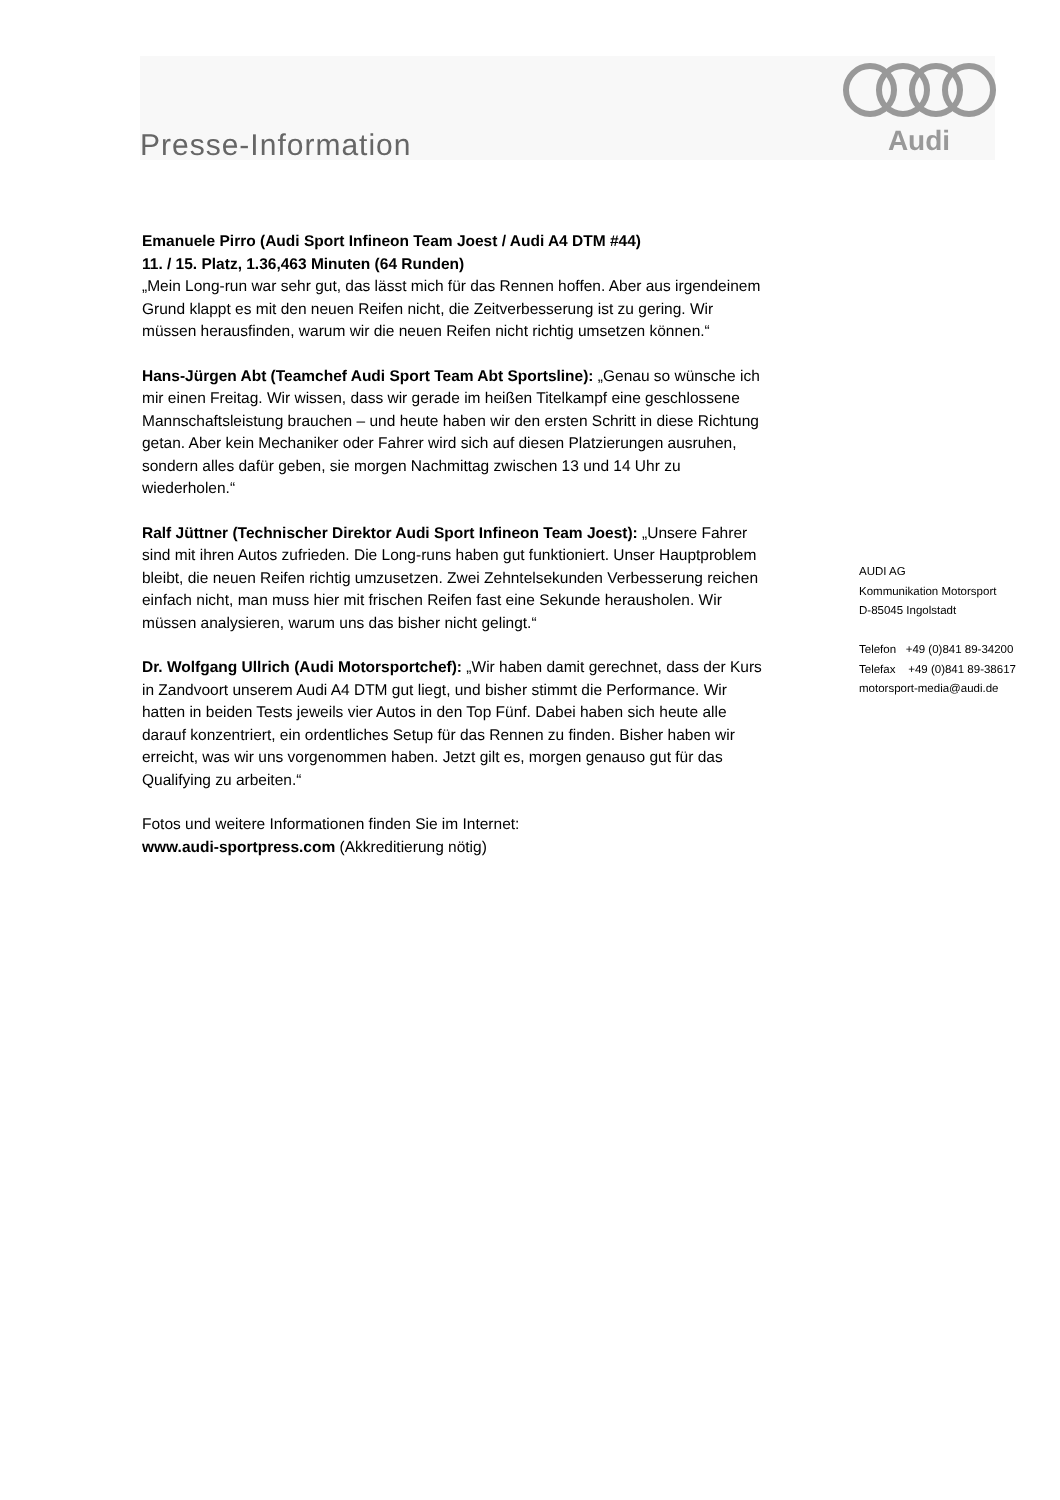Presse-Information
Audi
Emanuele Pirro (Audi Sport Infineon Team Joest / Audi A4 DTM #44)
11. / 15. Platz, 1.36,463 Minuten (64 Runden)
„Mein Long-run war sehr gut, das lässt mich für das Rennen hoffen. Aber aus irgendeinem Grund klappt es mit den neuen Reifen nicht, die Zeitverbesserung ist zu gering. Wir müssen herausfinden, warum wir die neuen Reifen nicht richtig umsetzen können.“
Hans-Jürgen Abt (Teamchef Audi Sport Team Abt Sportsline): „Genau so wünsche ich mir einen Freitag. Wir wissen, dass wir gerade im heißen Titelkampf eine geschlossene Mannschaftsleistung brauchen – und heute haben wir den ersten Schritt in diese Richtung getan. Aber kein Mechaniker oder Fahrer wird sich auf diesen Platzierungen ausruhen, sondern alles dafür geben, sie morgen Nachmittag zwischen 13 und 14 Uhr zu wiederholen.“
Ralf Jüttner (Technischer Direktor Audi Sport Infineon Team Joest): „Unsere Fahrer sind mit ihren Autos zufrieden. Die Long-runs haben gut funktioniert. Unser Hauptproblem bleibt, die neuen Reifen richtig umzusetzen. Zwei Zehntelsekunden Verbesserung reichen einfach nicht, man muss hier mit frischen Reifen fast eine Sekunde herausholen. Wir müssen analysieren, warum uns das bisher nicht gelingt.“
Dr. Wolfgang Ullrich (Audi Motorsportchef): „Wir haben damit gerechnet, dass der Kurs in Zandvoort unserem Audi A4 DTM gut liegt, und bisher stimmt die Performance. Wir hatten in beiden Tests jeweils vier Autos in den Top Fünf. Dabei haben sich heute alle darauf konzentriert, ein ordentliches Setup für das Rennen zu finden. Bisher haben wir erreicht, was wir uns vorgenommen haben. Jetzt gilt es, morgen genauso gut für das Qualifying zu arbeiten.“
Fotos und weitere Informationen finden Sie im Internet:
www.audi-sportpress.com (Akkreditierung nötig)
AUDI AG
Kommunikation Motorsport
D-85045 Ingolstadt
Telefon +49 (0)841 89-34200
Telefax +49 (0)841 89-38617
motorsport-media@audi.de